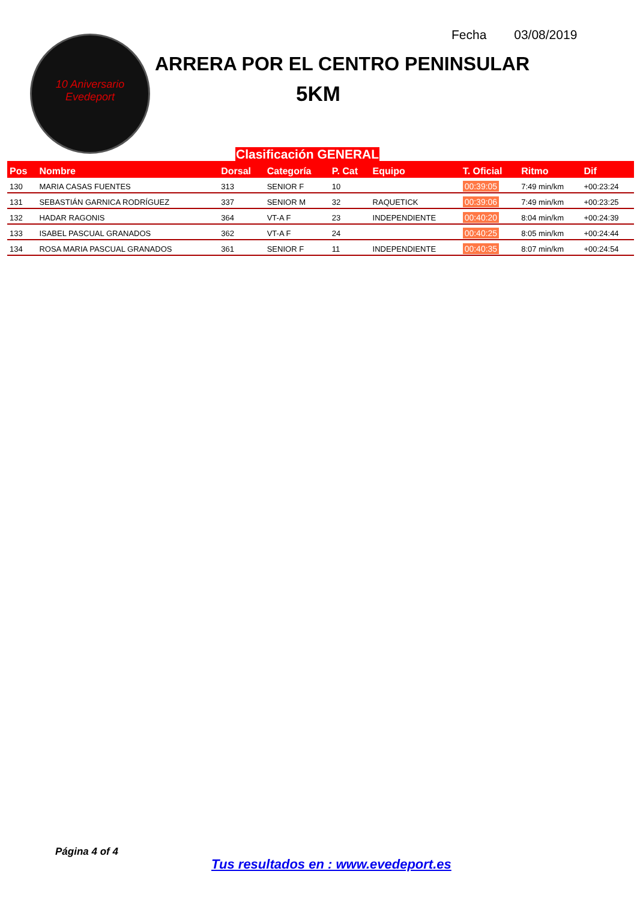10 Aniversario
Evedeport
Fecha 03/08/2019
ARRERA POR EL CENTRO PENINSULAR
5KM
Clasificación GENERAL
| Pos | Nombre | Dorsal | Categoría | P. Cat | Equipo | T. Oficial | Ritmo | Dif |
| --- | --- | --- | --- | --- | --- | --- | --- | --- |
| 130 | MARIA CASAS FUENTES | 313 | SENIOR F | 10 | | 00:39:05 | 7:49 min/km | +00:23:24 |
| 131 | SEBASTIÁN GARNICA RODRÍGUEZ | 337 | SENIOR M | 32 | RAQUETICK | 00:39:06 | 7:49 min/km | +00:23:25 |
| 132 | HADAR RAGONIS | 364 | VT-A F | 23 | INDEPENDIENTE | 00:40:20 | 8:04 min/km | +00:24:39 |
| 133 | ISABEL PASCUAL GRANADOS | 362 | VT-A F | 24 | | 00:40:25 | 8:05 min/km | +00:24:44 |
| 134 | ROSA MARIA PASCUAL GRANADOS | 361 | SENIOR F | 11 | INDEPENDIENTE | 00:40:35 | 8:07 min/km | +00:24:54 |
Página 4 of 4
Tus resultados en : www.evedeport.es